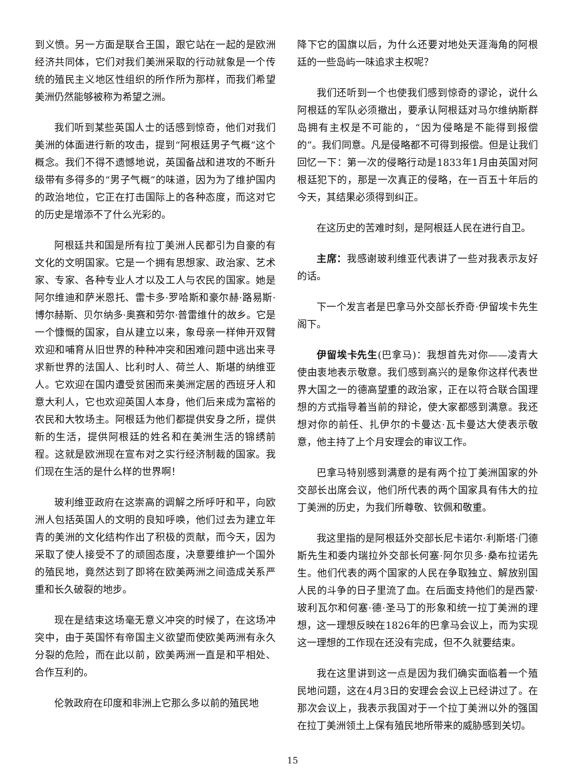到义愤。另一方面是联合王国，跟它站在一起的是欧洲经济共同体，它们对我们美洲采取的行动就象是一个传统的殖民主义地区性组织的所作所为那样，而我们希望美洲仍然能够被称为希望之洲。
我们听到某些英国人士的话感到惊奇，他们对我们美洲的体面进行新的攻击，提到“阿根廷男子气概”这个概念。我们不得不遗憾地说，英国备战和进攻的不断升级带有多得多的“男子气概”的味道，因为为了维护国内的政治地位，它正在打击国际上的各种态度，而这对它的历史是增添不了什么光彩的。
阿根廷共和国是所有拉丁美洲人民都引为自豪的有文化的文明国家。它是一个拥有思想家、政治家、艺术家、专家、各种专业人才以及工人与农民的国家。她是阿尔维迪和萨米恩托、雷卡多·罗哈斯和豪尔赫·路易斯·博尔赫斯、贝尔纳多·奥赛和劳尔·普雷维什的故乡。它是一个慷慨的国家，自从建立以来，象母亲一样伸开双臂欢迎和哺育从旧世界的种种冲突和困难问题中逃出来寻求新世界的法国人、比利时人、荷兰人、斯堪的纳维亚人。它欢迎在国内遭受贫困而来美洲定居的西班牙人和意大利人，它也欢迎英国人本身，他们后来成为富裕的农民和大牧场主。阿根廷为他们都提供安身之所，提供新的生活，提供阿根廷的姓名和在美洲生活的锦绣前程。这就是欧洲现在宣布对之实行经济制裁的国家。我们现在生活的是什么样的世界啊！
玻利维亚政府在这崇高的调解之所呼吁和平，向欧洲人包括英国人的文明的良知呼唤，他们过去为建立年青的美洲的文化结构作出了积极的贡献，而今天，因为采取了使人接受不了的顽固态度，决意要维护一个国外的殖民地，竟然达到了即将在欧美两洲之间造成关系严重和长久破裂的地步。
现在是结束这场毫无意义冲突的时候了，在这场冲突中，由于英国怀有帝国主义欲望而使欧美两洲有永久分裂的危险，而在此以前，欧美两洲一直是和平相处、合作互利的。
伦敦政府在印度和非洲上它那么多以前的殖民地
降下它的国旗以后，为什么还要对地处天涯海角的阿根廷的一些岛屿一味追求主权呢？
我们还听到一个也使我们感到惊奇的谬论，说什么阿根廷的军队必须撤出，要承认阿根廷对马尔维纳斯群岛拥有主权是不可能的，“因为侵略是不能得到报偿的”。我们同意。凡是侵略都不可得到报偿。但是让我们回忆一下：第一次的侵略行动是1833年1月由英国对阿根廷犯下的，那是一次真正的侵略，在一百五十年后的今天，其结果必须得到纠正。
在这历史的苦难时刻，是阿根廷人民在进行自卫。
主席：我感谢玻利维亚代表讲了一些对我表示友好的话。
下一个发言者是巴拿马外交部长乔奇·伊留埃卡先生阁下。
伊留埃卡先生(巴拿马)：我想首先对你——凌青大使由衷地表示敬意。我们感到高兴的是象你这样代表世界大国之一的德高望重的政治家，正在以符合联合国理想的方式指导着当前的辩论，使大家都感到满意。我还想对你的前任、扎伊尔的卡曼达·瓦卡曼达大使表示敬意，他主持了上个月安理会的审议工作。
巴拿马特别感到满意的是有两个拉丁美洲国家的外交部长出席会议，他们所代表的两个国家具有伟大的拉丁美洲的历史，为我们所尊敬、钦佩和敬重。
我这里指的是阿根廷外交部长尼卡诺尔·利斯塔·门德斯先生和委内瑞拉外交部长何塞·阿尔贝多·桑布拉诺先生。他们代表的两个国家的人民在争取独立、解放别国人民的斗争的日子里流了血。在后面支持他们的是西蒙·玻利瓦尔和何塞·德·圣马丁的形象和统一拉丁美洲的理想，这一理想反映在1826年的巴拿马会议上，而为实现这一理想的工作现在还没有完成，但不久就要结束。
我在这里讲到这一点是因为我们确实面临着一个殖民地问题，这在4月3日的安理会会议上已经讲过了。在那次会议上，我表示我国对于一个拉丁美洲以外的强国在拉丁美洲领土上保有殖民地所带来的威胁感到关切。
15